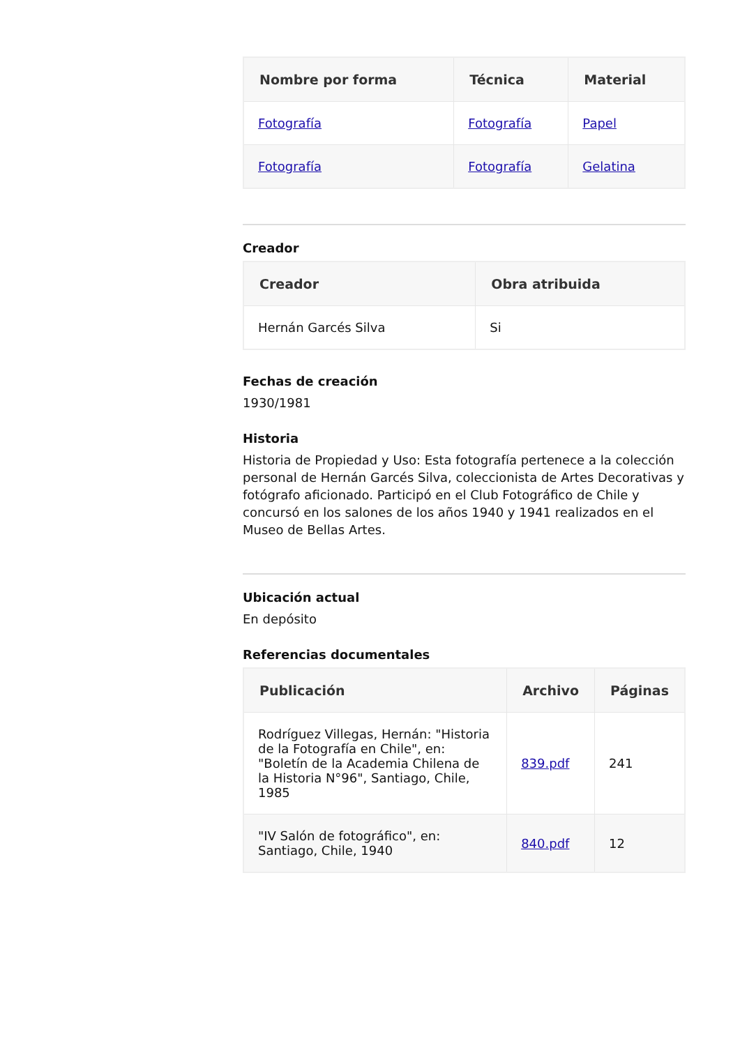| Nombre por forma | Técnica | Material |
| --- | --- | --- |
| Fotografía | Fotografía | Papel |
| Fotografía | Fotografía | Gelatina |
Creador
| Creador | Obra atribuida |
| --- | --- |
| Hernán Garcés Silva | Si |
Fechas de creación
1930/1981
Historia
Historia de Propiedad y Uso: Esta fotografía pertenece a la colección personal de Hernán Garcés Silva, coleccionista de Artes Decorativas y fotógrafo aficionado. Participó en el Club Fotográfico de Chile y concursó en los salones de los años 1940 y 1941 realizados en el Museo de Bellas Artes.
Ubicación actual
En depósito
Referencias documentales
| Publicación | Archivo | Páginas |
| --- | --- | --- |
| Rodríguez Villegas, Hernán: "Historia de la Fotografía en Chile", en: "Boletín de la Academia Chilena de la Historia N°96", Santiago, Chile, 1985 | 839.pdf | 241 |
| "IV Salón de fotográfico", en: Santiago, Chile, 1940 | 840.pdf | 12 |